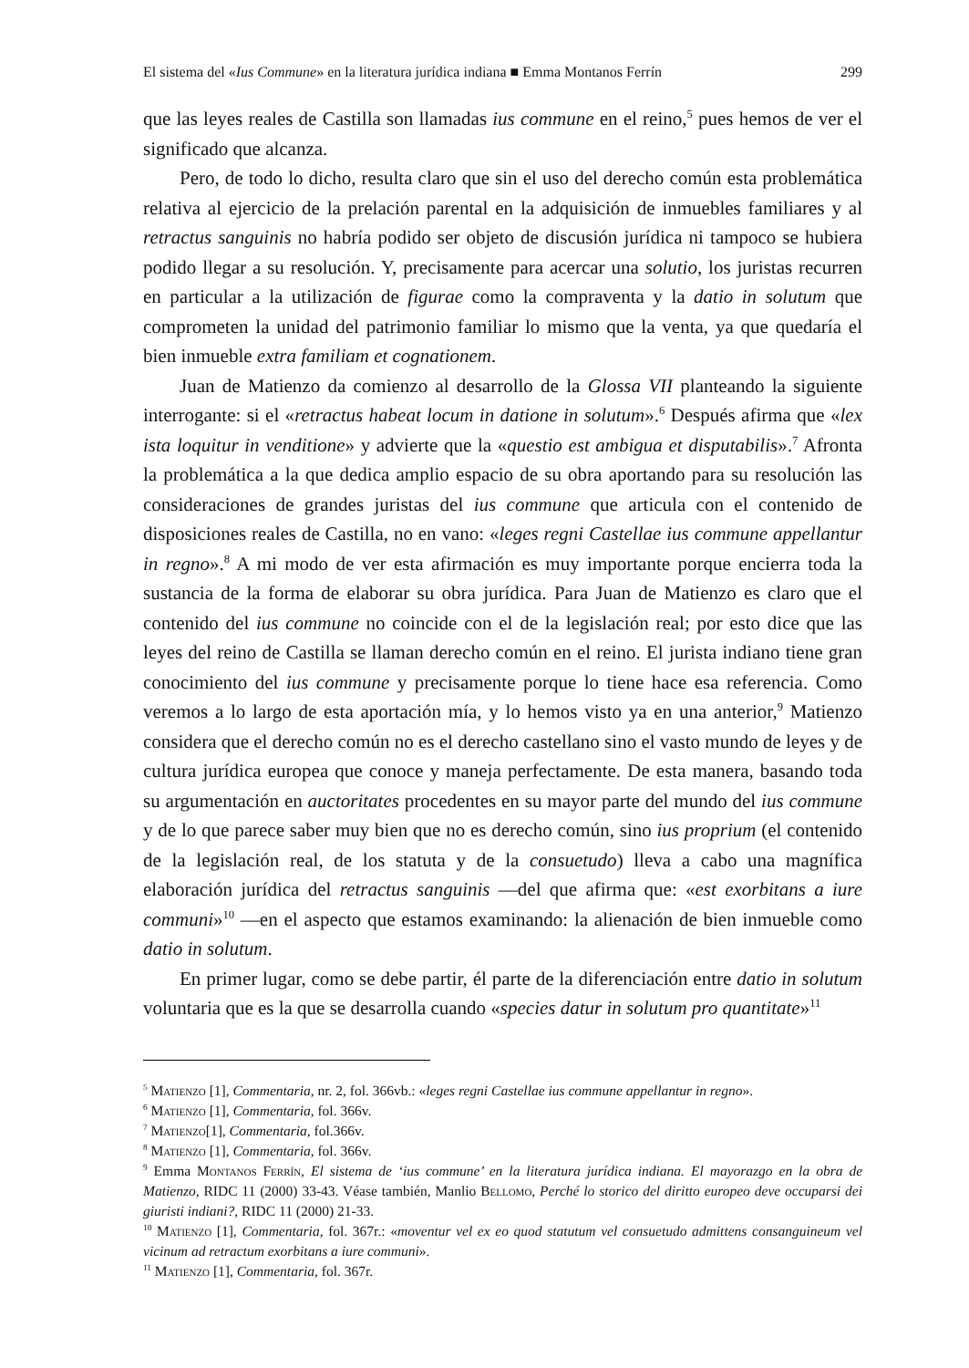El sistema del «Ius Commune» en la literatura jurídica indiana ■ Emma Montanos Ferrín 299
que las leyes reales de Castilla son llamadas ius commune en el reino,<sup>5</sup> pues hemos de ver el significado que alcanza.
Pero, de todo lo dicho, resulta claro que sin el uso del derecho común esta problemática relativa al ejercicio de la prelación parental en la adquisición de inmuebles familiares y al retractus sanguinis no habría podido ser objeto de discusión jurídica ni tampoco se hubiera podido llegar a su resolución. Y, precisamente para acercar una solutio, los juristas recurren en particular a la utilización de figurae como la compraventa y la datio in solutum que comprometen la unidad del patrimonio familiar lo mismo que la venta, ya que quedaría el bien inmueble extra familiam et cognationem.
Juan de Matienzo da comienzo al desarrollo de la Glossa VII planteando la siguiente interrogante: si el «retractus habeat locum in datione in solutum».<sup>6</sup> Después afirma que «lex ista loquitur in venditione» y advierte que la «questio est ambigua et disputabilis».<sup>7</sup> Afronta la problemática a la que dedica amplio espacio de su obra aportando para su resolución las consideraciones de grandes juristas del ius commune que articula con el contenido de disposiciones reales de Castilla, no en vano: «leges regni Castellae ius commune appellantur in regno».<sup>8</sup> A mi modo de ver esta afirmación es muy importante porque encierra toda la sustancia de la forma de elaborar su obra jurídica. Para Juan de Matienzo es claro que el contenido del ius commune no coincide con el de la legislación real; por esto dice que las leyes del reino de Castilla se llaman derecho común en el reino. El jurista indiano tiene gran conocimiento del ius commune y precisamente porque lo tiene hace esa referencia. Como veremos a lo largo de esta aportación mía, y lo hemos visto ya en una anterior,<sup>9</sup> Matienzo considera que el derecho común no es el derecho castellano sino el vasto mundo de leyes y de cultura jurídica europea que conoce y maneja perfectamente. De esta manera, basando toda su argumentación en auctoritates procedentes en su mayor parte del mundo del ius commune y de lo que parece saber muy bien que no es derecho común, sino ius proprium (el contenido de la legislación real, de los statuta y de la consuetudo) lleva a cabo una magnífica elaboración jurídica del retractus sanguinis —del que afirma que: «est exorbitans a iure communi»<sup>10</sup> —en el aspecto que estamos examinando: la alienación de bien inmueble como datio in solutum.
En primer lugar, como se debe partir, él parte de la diferenciación entre datio in solutum voluntaria que es la que se desarrolla cuando «species datur in solutum pro quantitate»<sup>11</sup>
<sup>5</sup> Matienzo [1], Commentaria, nr. 2, fol. 366vb.: «leges regni Castellae ius commune appellantur in regno».
<sup>6</sup> Matienzo [1], Commentaria, fol. 366v.
<sup>7</sup> Matienzo[1], Commentaria, fol.366v.
<sup>8</sup> Matienzo [1], Commentaria, fol. 366v.
<sup>9</sup> Emma Montanos Ferrín, El sistema de ‘ius commune’ en la literatura jurídica indiana. El mayorazgo en la obra de Matienzo, RIDC 11 (2000) 33-43. Véase también, Manlio Bellomo, Perché lo storico del diritto europeo deve occuparsi dei giuristi indiani?, RIDC 11 (2000) 21-33.
<sup>10</sup> Matienzo [1], Commentaria, fol. 367r.: «moventur vel ex eo quod statutum vel consuetudo admittens consanguineum vel vicinum ad retractum exorbitans a iure communi».
<sup>11</sup> Matienzo [1], Commentaria, fol. 367r.